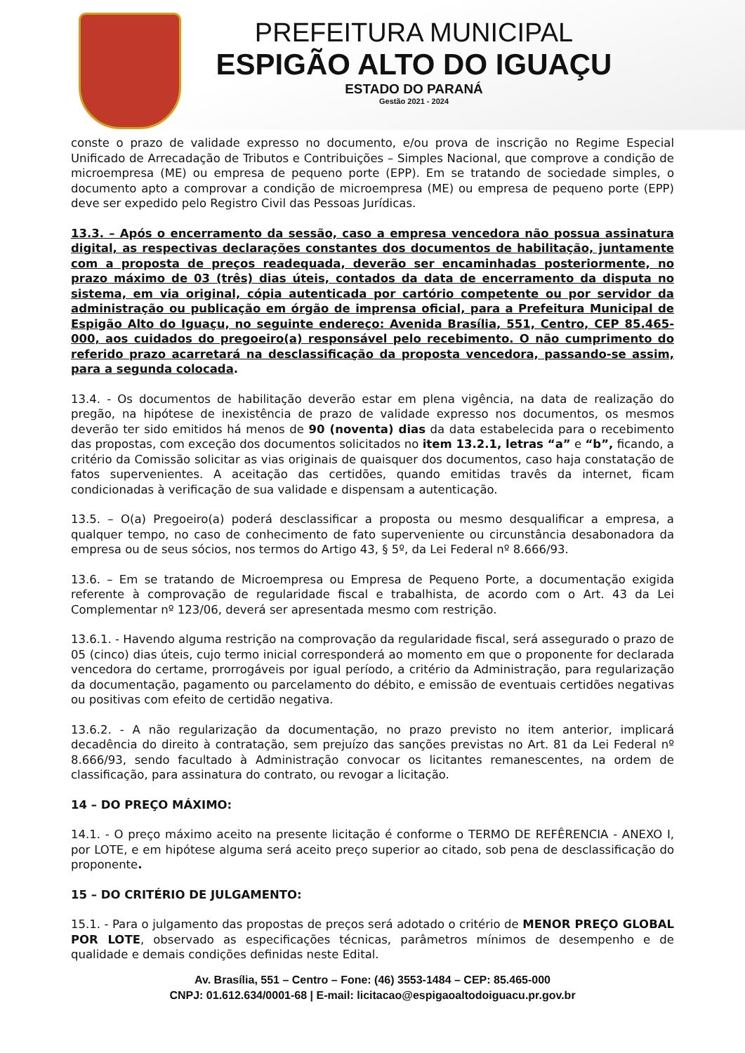PREFEITURA MUNICIPAL
ESPIGÃO ALTO DO IGUAÇU
ESTADO DO PARANÁ
Gestão 2021 - 2024
conste o prazo de validade expresso no documento, e/ou prova de inscrição no Regime Especial Unificado de Arrecadação de Tributos e Contribuições – Simples Nacional, que comprove a condição de microempresa (ME) ou empresa de pequeno porte (EPP). Em se tratando de sociedade simples, o documento apto a comprovar a condição de microempresa (ME) ou empresa de pequeno porte (EPP) deve ser expedido pelo Registro Civil das Pessoas Jurídicas.
13.3. – Após o encerramento da sessão, caso a empresa vencedora não possua assinatura digital, as respectivas declarações constantes dos documentos de habilitação, juntamente com a proposta de preços readequada, deverão ser encaminhadas posteriormente, no prazo máximo de 03 (três) dias úteis, contados da data de encerramento da disputa no sistema, em via original, cópia autenticada por cartório competente ou por servidor da administração ou publicação em órgão de imprensa oficial, para a Prefeitura Municipal de Espigão Alto do Iguaçu, no seguinte endereço: Avenida Brasília, 551, Centro, CEP 85.465-000, aos cuidados do pregoeiro(a) responsável pelo recebimento. O não cumprimento do referido prazo acarretará na desclassificação da proposta vencedora, passando-se assim, para a segunda colocada.
13.4. - Os documentos de habilitação deverão estar em plena vigência, na data de realização do pregão, na hipótese de inexistência de prazo de validade expresso nos documentos, os mesmos deverão ter sido emitidos há menos de 90 (noventa) dias da data estabelecida para o recebimento das propostas, com exceção dos documentos solicitados no item 13.2.1, letras “a” e “b”, ficando, a critério da Comissão solicitar as vias originais de quaisquer dos documentos, caso haja constatação de fatos supervenientes. A aceitação das certidões, quando emitidas travês da internet, ficam condicionadas à verificação de sua validade e dispensam a autenticação.
13.5. – O(a) Pregoeiro(a) poderá desclassificar a proposta ou mesmo desqualificar a empresa, a qualquer tempo, no caso de conhecimento de fato superveniente ou circunstância desabonadora da empresa ou de seus sócios, nos termos do Artigo 43, § 5º, da Lei Federal nº 8.666/93.
13.6. – Em se tratando de Microempresa ou Empresa de Pequeno Porte, a documentação exigida referente à comprovação de regularidade fiscal e trabalhista, de acordo com o Art. 43 da Lei Complementar nº 123/06, deverá ser apresentada mesmo com restrição.
13.6.1. - Havendo alguma restrição na comprovação da regularidade fiscal, será assegurado o prazo de 05 (cinco) dias úteis, cujo termo inicial corresponderá ao momento em que o proponente for declarada vencedora do certame, prorrogáveis por igual período, a critério da Administração, para regularização da documentação, pagamento ou parcelamento do débito, e emissão de eventuais certidões negativas ou positivas com efeito de certidão negativa.
13.6.2. - A não regularização da documentação, no prazo previsto no item anterior, implicará decadência do direito à contratação, sem prejuízo das sanções previstas no Art. 81 da Lei Federal nº 8.666/93, sendo facultado à Administração convocar os licitantes remanescentes, na ordem de classificação, para assinatura do contrato, ou revogar a licitação.
14 – DO PREÇO MÁXIMO:
14.1. - O preço máximo aceito na presente licitação é conforme o TERMO DE REFÊRENCIA - ANEXO I, por LOTE, e em hipótese alguma será aceito preço superior ao citado, sob pena de desclassificação do proponente.
15 – DO CRITÉRIO DE JULGAMENTO:
15.1. - Para o julgamento das propostas de preços será adotado o critério de MENOR PREÇO GLOBAL POR LOTE, observado as especificações técnicas, parâmetros mínimos de desempenho e de qualidade e demais condições definidas neste Edital.
Av. Brasília, 551 – Centro – Fone: (46) 3553-1484 – CEP: 85.465-000
CNPJ: 01.612.634/0001-68 | E-mail: licitacao@espigaoaltodoiguacu.pr.gov.br